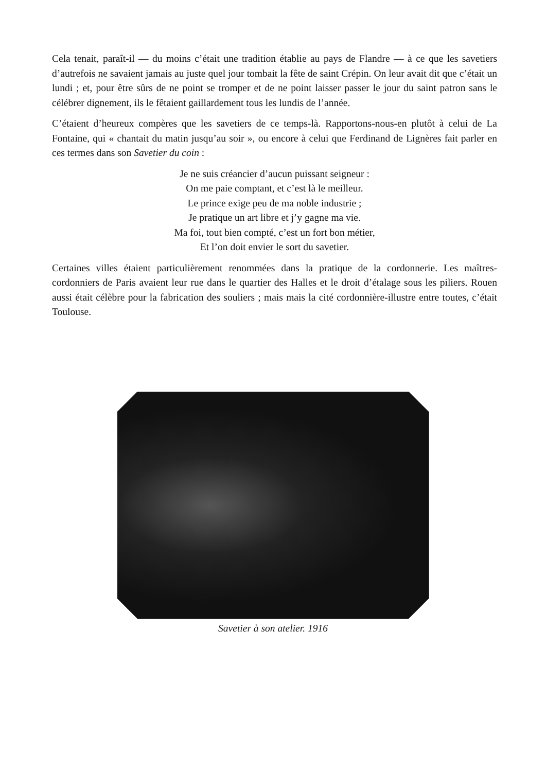Cela tenait, paraît-il — du moins c’était une tradition établie au pays de Flandre — à ce que les savetiers d’autrefois ne savaient jamais au juste quel jour tombait la fête de saint Crépin. On leur avait dit que c’était un lundi ; et, pour être sûrs de ne point se tromper et de ne point laisser passer le jour du saint patron sans le célébrer dignement, ils le fêtaient gaillardement tous les lundis de l’année.
C’étaient d’heureux compères que les savetiers de ce temps-là. Rapportons-nous-en plutôt à celui de La Fontaine, qui « chantait du matin jusqu’au soir », ou encore à celui que Ferdinand de Lignères fait parler en ces termes dans son Savetier du coin :
Je ne suis créancier d’aucun puissant seigneur :
On me paie comptant, et c’est là le meilleur.
Le prince exige peu de ma noble industrie ;
Je pratique un art libre et j’y gagne ma vie.
Ma foi, tout bien compté, c’est un fort bon métier,
Et l’on doit envier le sort du savetier.
Certaines villes étaient particulièrement renommées dans la pratique de la cordonnerie. Les maîtres-cordonniers de Paris avaient leur rue dans le quartier des Halles et le droit d’étalage sous les piliers. Rouen aussi était célèbre pour la fabrication des souliers ; mais mais la cité cordonnière-illustre entre toutes, c’était Toulouse.
Savetier à son atelier. 1916